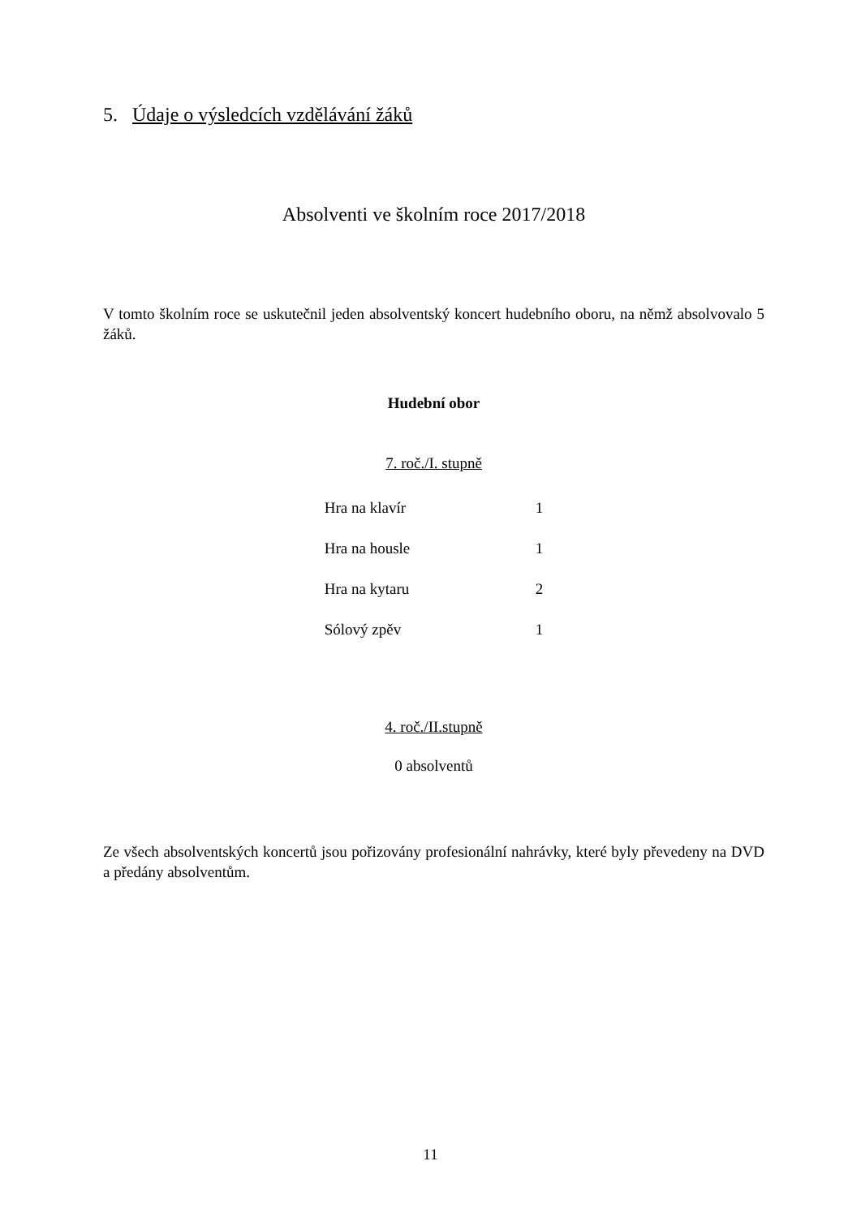5. Údaje o výsledcích vzdělávání žáků
Absolventi ve školním roce 2017/2018
V tomto školním roce se uskutečnil jeden absolventský koncert hudebního oboru, na němž absolvovalo 5 žáků.
Hudební obor
7. roč./I. stupně
| Hra na klavír | 1 |
| Hra na housle | 1 |
| Hra na kytaru | 2 |
| Sólový zpěv | 1 |
4. roč./II.stupně
0 absolventů
Ze všech absolventských koncertů jsou pořizovány profesionální nahrávky, které byly převedeny na DVD a předány absolventům.
11